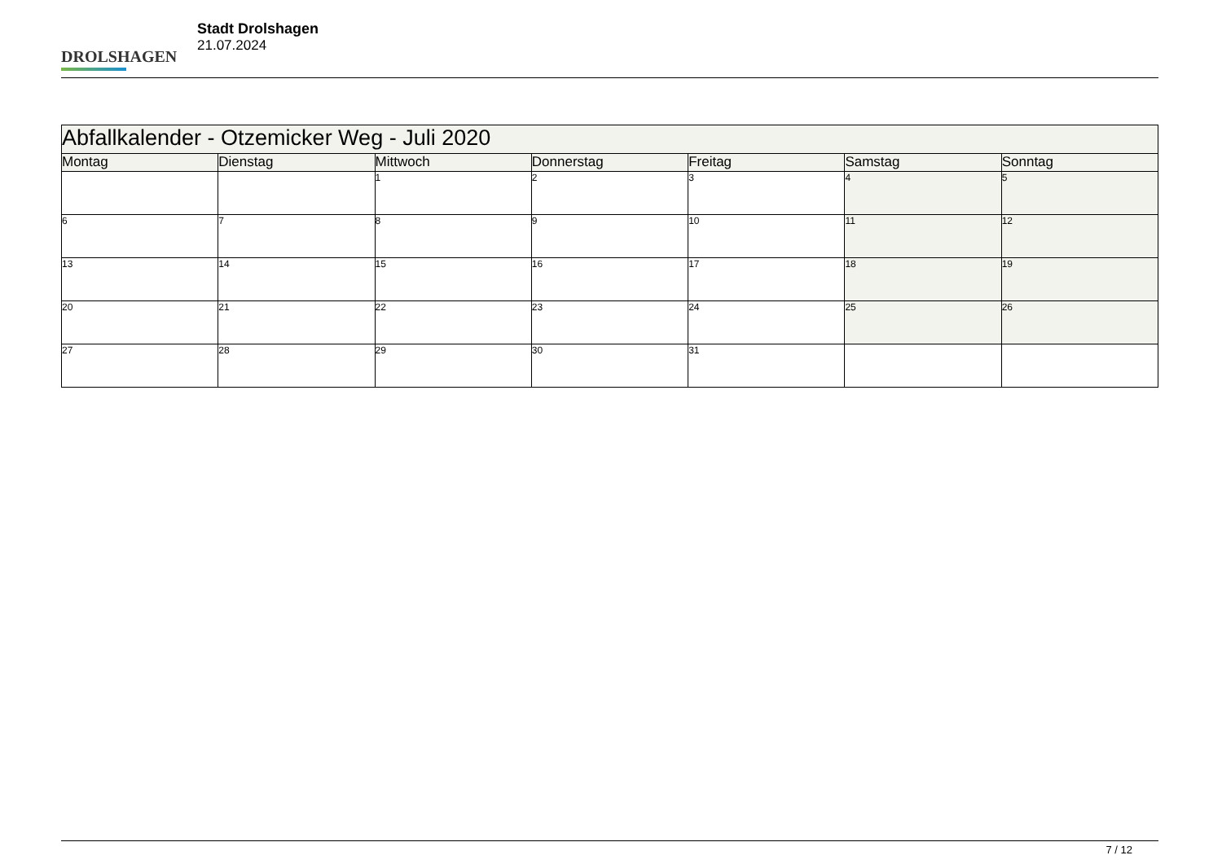DROLSHAGEN
Stadt Drolshagen
21.07.2024
| Abfallkalender - Otzemicker Weg - Juli 2020 | | | | | | |
| --- | --- | --- | --- | --- | --- | --- |
| Montag | Dienstag | Mittwoch | Donnerstag | Freitag | Samstag | Sonntag |
| | | 1 | 2 | 3 | 4 | 5 |
| 6 | 7 | 8 | 9 | 10 | 11 | 12 |
| 13 | 14 | 15 | 16 | 17 | 18 | 19 |
| 20 | 21 | 22 | 23 | 24 | 25 | 26 |
| 27 | 28 | 29 | 30 | 31 | | |
7 / 12